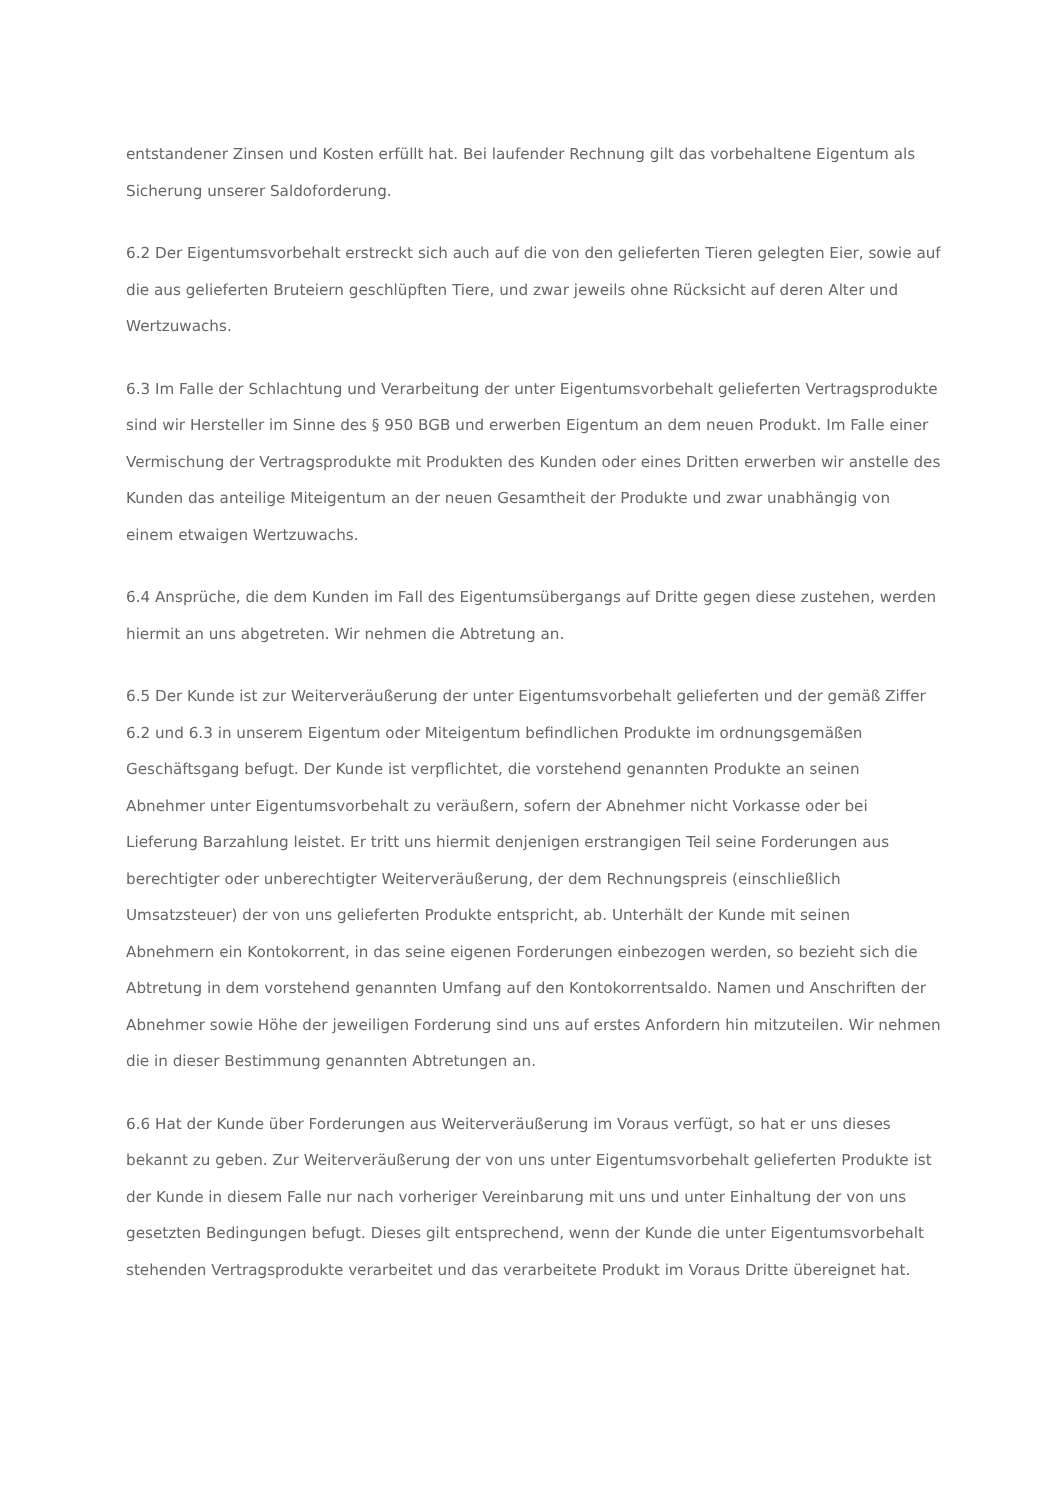entstandener Zinsen und Kosten erfüllt hat. Bei laufender Rechnung gilt das vorbehaltene Eigentum als Sicherung unserer Saldoforderung.
6.2 Der Eigentumsvorbehalt erstreckt sich auch auf die von den gelieferten Tieren gelegten Eier, sowie auf die aus gelieferten Bruteiern geschlüpften Tiere, und zwar jeweils ohne Rücksicht auf deren Alter und Wertzuwachs.
6.3 Im Falle der Schlachtung und Verarbeitung der unter Eigentumsvorbehalt gelieferten Vertragsprodukte sind wir Hersteller im Sinne des § 950 BGB und erwerben Eigentum an dem neuen Produkt. Im Falle einer Vermischung der Vertragsprodukte mit Produkten des Kunden oder eines Dritten erwerben wir anstelle des Kunden das anteilige Miteigentum an der neuen Gesamtheit der Produkte und zwar unabhängig von einem etwaigen Wertzuwachs.
6.4 Ansprüche, die dem Kunden im Fall des Eigentumsübergangs auf Dritte gegen diese zustehen, werden hiermit an uns abgetreten. Wir nehmen die Abtretung an.
6.5 Der Kunde ist zur Weiterveräußerung der unter Eigentumsvorbehalt gelieferten und der gemäß Ziffer 6.2 und 6.3 in unserem Eigentum oder Miteigentum befindlichen Produkte im ordnungsgemäßen Geschäftsgang befugt. Der Kunde ist verpflichtet, die vorstehend genannten Produkte an seinen Abnehmer unter Eigentumsvorbehalt zu veräußern, sofern der Abnehmer nicht Vorkasse oder bei Lieferung Barzahlung leistet. Er tritt uns hiermit denjenigen erstrangigen Teil seine Forderungen aus berechtigter oder unberechtigter Weiterveräußerung, der dem Rechnungspreis (einschließlich Umsatzsteuer) der von uns gelieferten Produkte entspricht, ab. Unterhält der Kunde mit seinen Abnehmern ein Kontokorrent, in das seine eigenen Forderungen einbezogen werden, so bezieht sich die Abtretung in dem vorstehend genannten Umfang auf den Kontokorrentsaldo. Namen und Anschriften der Abnehmer sowie Höhe der jeweiligen Forderung sind uns auf erstes Anfordern hin mitzuteilen. Wir nehmen die in dieser Bestimmung genannten Abtretungen an.
6.6 Hat der Kunde über Forderungen aus Weiterveräußerung im Voraus verfügt, so hat er uns dieses bekannt zu geben. Zur Weiterveräußerung der von uns unter Eigentumsvorbehalt gelieferten Produkte ist der Kunde in diesem Falle nur nach vorheriger Vereinbarung mit uns und unter Einhaltung der von uns gesetzten Bedingungen befugt. Dieses gilt entsprechend, wenn der Kunde die unter Eigentumsvorbehalt stehenden Vertragsprodukte verarbeitet und das verarbeitete Produkt im Voraus Dritte übereignet hat.